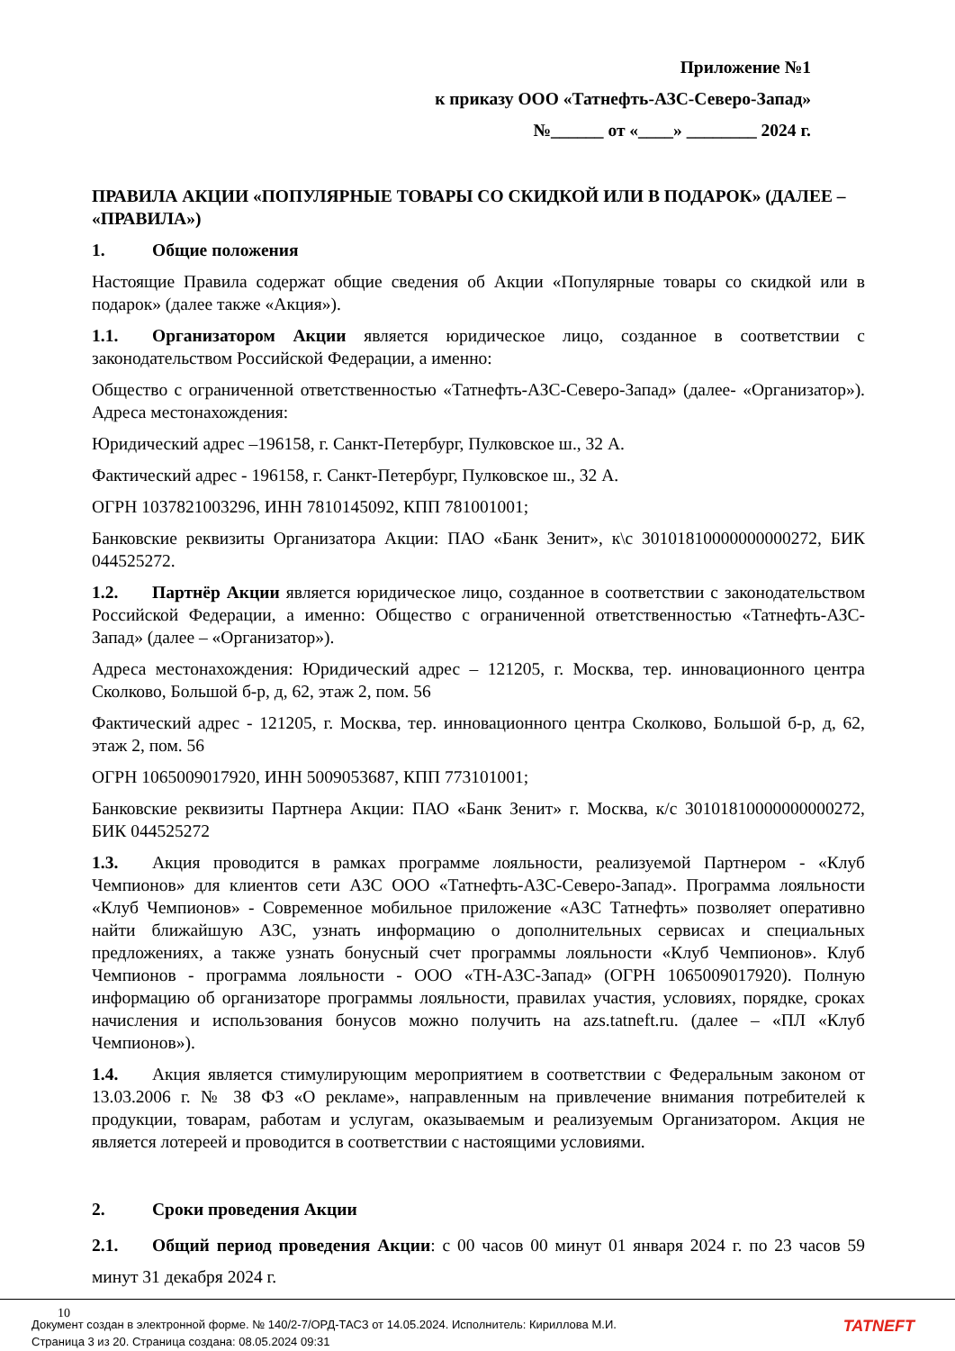Приложение №1
к приказу ООО «Татнефть-АЗС-Северо-Запад»
№______ от «____» ________ 2024 г.
ПРАВИЛА АКЦИИ «ПОПУЛЯРНЫЕ ТОВАРЫ СО СКИДКОЙ ИЛИ В ПОДАРОК» (ДАЛЕЕ – «ПРАВИЛА»)
1. Общие положения
Настоящие Правила содержат общие сведения об Акции «Популярные товары со скидкой или в подарок» (далее также «Акция»).
1.1. Организатором Акции является юридическое лицо, созданное в соответствии с законодательством Российской Федерации, а именно:
Общество с ограниченной ответственностью «Татнефть-АЗС-Северо-Запад» (далее- «Организатор»). Адреса местонахождения:
Юридический адрес –196158, г. Санкт-Петербург, Пулковское ш., 32 А.
Фактический адрес - 196158, г. Санкт-Петербург, Пулковское ш., 32 А.
ОГРН 1037821003296, ИНН 7810145092, КПП 781001001;
Банковские реквизиты Организатора Акции: ПАО «Банк Зенит», к\с 30101810000000000272, БИК 044525272.
1.2. Партнёр Акции является юридическое лицо, созданное в соответствии с законодательством Российской Федерации, а именно: Общество с ограниченной ответственностью «Татнефть-АЗС- Запад» (далее – «Организатор»).
Адреса местонахождения: Юридический адрес – 121205, г. Москва, тер. инновационного центра Сколково, Большой б-р, д, 62, этаж 2, пом. 56
Фактический адрес - 121205, г. Москва, тер. инновационного центра Сколково, Большой б-р, д, 62, этаж 2, пом. 56
ОГРН 1065009017920, ИНН 5009053687, КПП 773101001;
Банковские реквизиты Партнера Акции: ПАО «Банк Зенит» г. Москва, к/с 30101810000000000272, БИК 044525272
1.3. Акция проводится в рамках программе лояльности, реализуемой Партнером - «Клуб Чемпионов» для клиентов сети АЗС ООО «Татнефть-АЗС-Северо-Запад». Программа лояльности «Клуб Чемпионов» - Современное мобильное приложение «АЗС Татнефть» позволяет оперативно найти ближайшую АЗС, узнать информацию о дополнительных сервисах и специальных предложениях, а также узнать бонусный счет программы лояльности «Клуб Чемпионов». Клуб Чемпионов - программа лояльности - ООО «ТН-АЗС-Запад» (ОГРН 1065009017920). Полную информацию об организаторе программы лояльности, правилах участия, условиях, порядке, сроках начисления и использования бонусов можно получить на azs.tatneft.ru. (далее – «ПЛ «Клуб Чемпионов»).
1.4. Акция является стимулирующим мероприятием в соответствии с Федеральным законом от 13.03.2006 г. № 38 ФЗ «О рекламе», направленным на привлечение внимания потребителей к продукции, товарам, работам и услугам, оказываемым и реализуемым Организатором. Акция не является лотереей и проводится в соответствии с настоящими условиями.
2. Сроки проведения Акции
2.1. Общий период проведения Акции: с 00 часов 00 минут 01 января 2024 г. по 23 часов 59 минут 31 декабря 2024 г.
10
Документ создан в электронной форме. № 140/2-7/ОРД-ТАСЗ от 14.05.2024. Исполнитель: Кириллова М.И.
Страница 3 из 20. Страница создана: 08.05.2024 09:31
TATNEFT